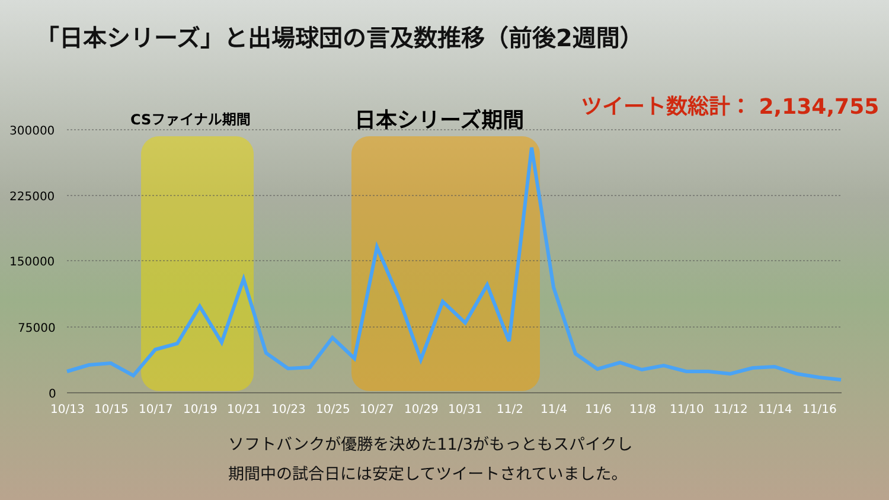「日本シリーズ」と出場球団の言及数推移（前後2週間）
ツイート数総計： 2,134,755
CSファイナル期間
日本シリーズ期間
300000
225000
150000
75000
0
10/13
10/15
10/17
10/19
10/21
10/23
10/25
10/27
10/29
10/31
11/2
11/4
11/6
11/8
11/10
11/12
11/14
11/16
ソフトバンクが優勝を決めた11/3がもっともスパイクし
期間中の試合日には安定してツイートされていました。